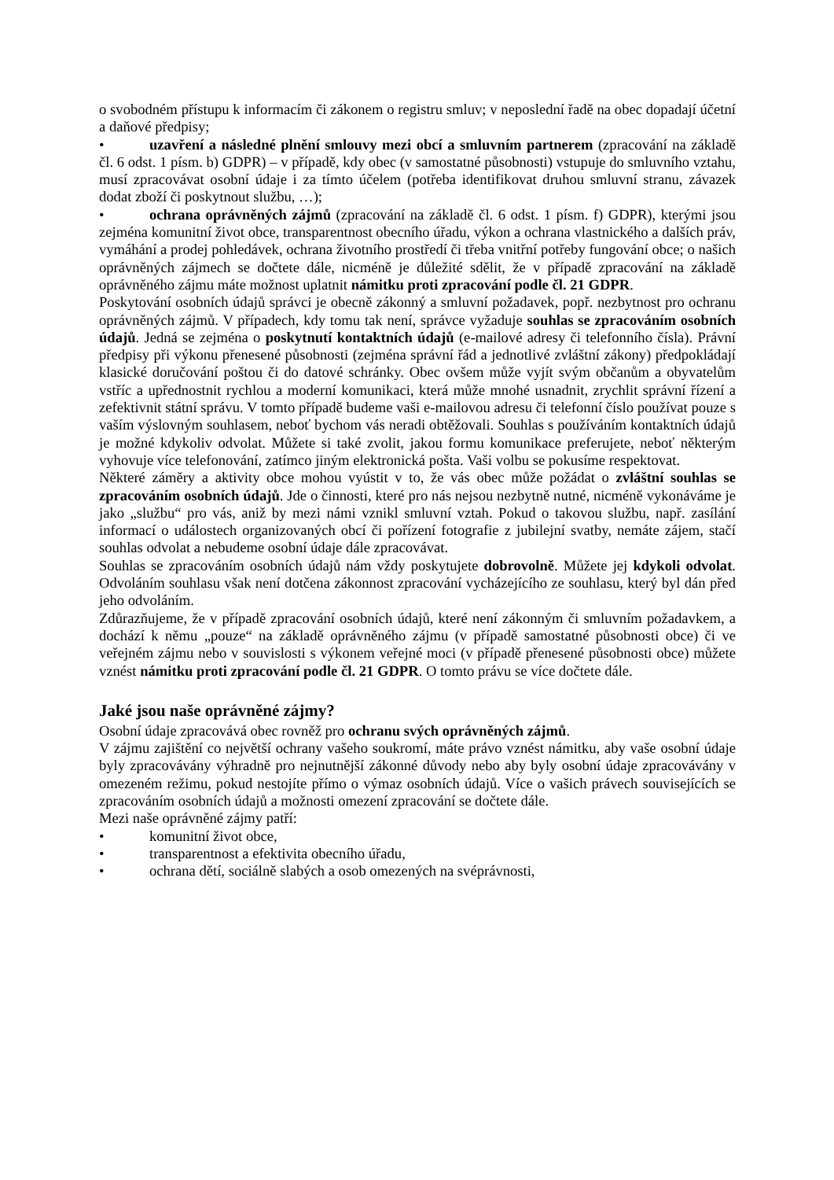o svobodném přístupu k informacím či zákonem o registru smluv; v neposlední řadě na obec dopadají účetní a daňové předpisy;
• uzavření a následné plnění smlouvy mezi obcí a smluvním partnerem (zpracování na základě čl. 6 odst. 1 písm. b) GDPR) – v případě, kdy obec (v samostatné působnosti) vstupuje do smluvního vztahu, musí zpracovávat osobní údaje i za tímto účelem (potřeba identifikovat druhou smluvní stranu, závazek dodat zboží či poskytnout službu, …);
• ochrana oprávněných zájmů (zpracování na základě čl. 6 odst. 1 písm. f) GDPR), kterými jsou zejména komunitní život obce, transparentnost obecního úřadu, výkon a ochrana vlastnického a dalších práv, vymáhání a prodej pohledávek, ochrana životního prostředí či třeba vnitřní potřeby fungování obce; o našich oprávněných zájmech se dočtete dále, nicméně je důležité sdělit, že v případě zpracování na základě oprávněného zájmu máte možnost uplatnit námitku proti zpracování podle čl. 21 GDPR.
Poskytování osobních údajů správci je obecně zákonný a smluvní požadavek, popř. nezbytnost pro ochranu oprávněných zájmů. V případech, kdy tomu tak není, správce vyžaduje souhlas se zpracováním osobních údajů. Jedná se zejména o poskytnutí kontaktních údajů (e-mailové adresy či telefonního čísla). Právní předpisy při výkonu přenesené působnosti (zejména správní řád a jednotlivé zvláštní zákony) předpokládají klasické doručování poštou či do datové schránky. Obec ovšem může vyjít svým občanům a obyvatelům vstříc a upřednostnit rychlou a moderní komunikaci, která může mnohé usnadnit, zrychlit správní řízení a zefektivnit státní správu. V tomto případě budeme vaši e-mailovou adresu či telefonní číslo používat pouze s vaším výslovným souhlasem, neboť bychom vás neradi obtěžovali. Souhlas s používáním kontaktních údajů je možné kdykoliv odvolat. Můžete si také zvolit, jakou formu komunikace preferujete, neboť některým vyhovuje více telefonování, zatímco jiným elektronická pošta. Vaši volbu se pokusíme respektovat.
Některé záměry a aktivity obce mohou vyústit v to, že vás obec může požádat o zvláštní souhlas se zpracováním osobních údajů. Jde o činnosti, které pro nás nejsou nezbytně nutné, nicméně vykonáváme je jako „službu“ pro vás, aniž by mezi námi vznikl smluvní vztah. Pokud o takovou službu, např. zasílání informací o událostech organizovaných obcí či pořízení fotografie z jubilejní svatby, nemáte zájem, stačí souhlas odvolat a nebudeme osobní údaje dále zpracovávat.
Souhlas se zpracováním osobních údajů nám vždy poskytujete dobrovolně. Můžete jej kdykoli odvolat. Odvoláním souhlasu však není dotčena zákonnost zpracování vycházejícího ze souhlasu, který byl dán před jeho odvoláním.
Zdůrazňujeme, že v případě zpracování osobních údajů, které není zákonným či smluvním požadavkem, a dochází k němu „pouze“ na základě oprávněného zájmu (v případě samostatné působnosti obce) či ve veřejném zájmu nebo v souvislosti s výkonem veřejné moci (v případě přenesené působnosti obce) můžete vznést námitku proti zpracování podle čl. 21 GDPR. O tomto právu se více dočtete dále.
Jaké jsou naše oprávněné zájmy?
Osobní údaje zpracovává obec rovněž pro ochranu svých oprávněných zájmů.
V zájmu zajištění co největší ochrany vašeho soukromí, máte právo vznést námitku, aby vaše osobní údaje byly zpracovávány výhradně pro nejnutnější zákonné důvody nebo aby byly osobní údaje zpracovávány v omezeném režimu, pokud nestojíte přímo o výmaz osobních údajů. Více o vašich právech souvisejících se zpracováním osobních údajů a možnosti omezení zpracování se dočtete dále.
Mezi naše oprávněné zájmy patří:
• komunitní život obce,
• transparentnost a efektivita obecního úřadu,
• ochrana dětí, sociálně slabých a osob omezených na svéprávnosti,